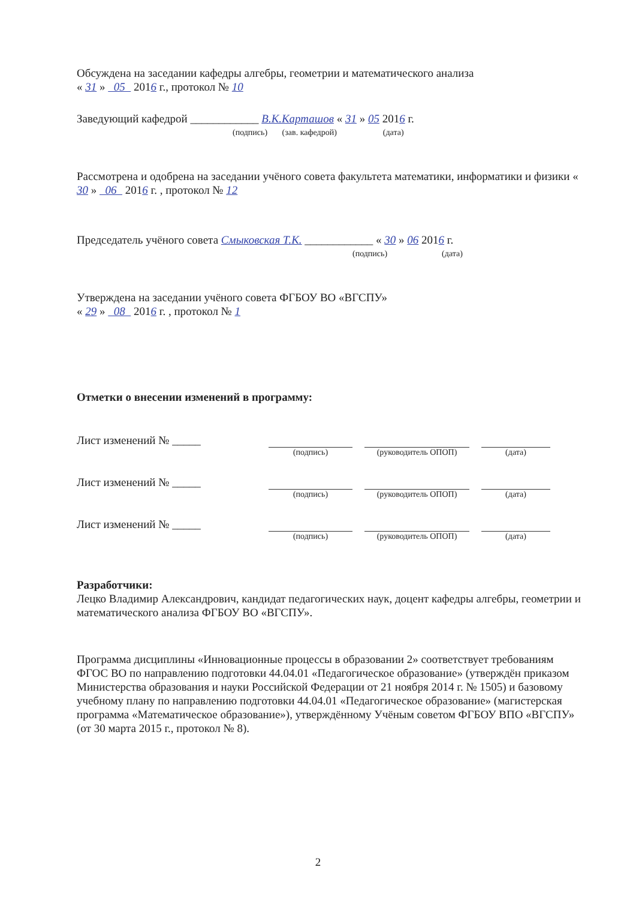Обсуждена на заседании кафедры алгебры, геометрии и математического анализа
« 31 » 05 2016 г., протокол № 10
Заведующий кафедрой ____________ В.К.Карташов « 31 » 05 2016 г.
(подпись) (зав. кафедрой) (дата)
Рассмотрена и одобрена на заседании учёного совета факультета математики, информатики и физики « 30 » 06 2016 г. , протокол № 12
Председатель учёного совета Смыковская Т.К. ____________ « 30 » 06 2016 г.
(подпись) (дата)
Утверждена на заседании учёного совета ФГБОУ ВО «ВГСПУ»
« 29 » 08 2016 г. , протокол № 1
Отметки о внесении изменений в программу:
Лист изменений № _____
(подпись) (руководитель ОПОП) (дата)
Лист изменений № _____
(подпись) (руководитель ОПОП) (дата)
Лист изменений № _____
(подпись) (руководитель ОПОП) (дата)
Разработчики:
Лецко Владимир Александрович, кандидат педагогических наук, доцент кафедры алгебры, геометрии и математического анализа ФГБОУ ВО «ВГСПУ».
Программа дисциплины «Инновационные процессы в образовании 2» соответствует требованиям ФГОС ВО по направлению подготовки 44.04.01 «Педагогическое образование» (утверждён приказом Министерства образования и науки Российской Федерации от 21 ноября 2014 г. № 1505) и базовому учебному плану по направлению подготовки 44.04.01 «Педагогическое образование» (магистерская программа «Математическое образование»), утверждённому Учёным советом ФГБОУ ВПО «ВГСПУ» (от 30 марта 2015 г., протокол № 8).
2